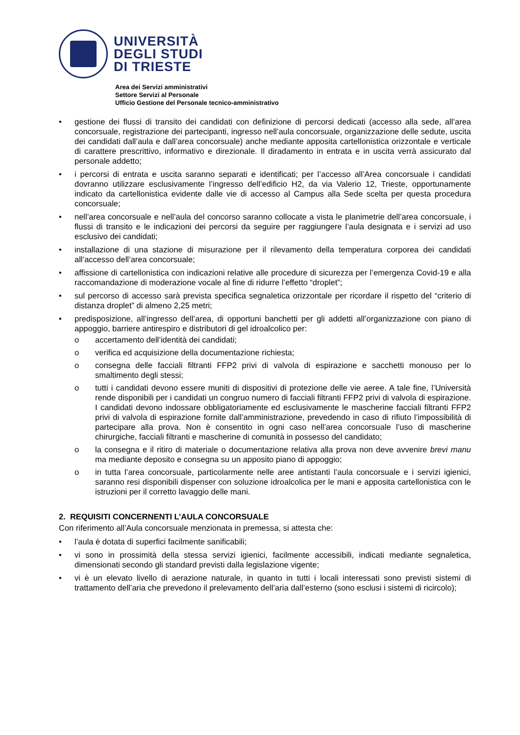UNIVERSITÀ
DEGLI STUDI
DI TRIESTE
Area dei Servizi amministrativi
Settore Servizi al Personale
Ufficio Gestione del Personale tecnico-amministrativo
• gestione dei flussi di transito dei candidati con definizione di percorsi dedicati (accesso alla sede, all’area concorsuale, registrazione dei partecipanti, ingresso nell’aula concorsuale, organizzazione delle sedute, uscita dei candidati dall’aula e dall’area concorsuale) anche mediante apposita cartellonistica orizzontale e verticale di carattere prescrittivo, informativo e direzionale. Il diradamento in entrata e in uscita verrà assicurato dal personale addetto;
• i percorsi di entrata e uscita saranno separati e identificati; per l’accesso all’Area concorsuale i candidati dovranno utilizzare esclusivamente l’ingresso dell’edificio H2, da via Valerio 12, Trieste, opportunamente indicato da cartellonistica evidente dalle vie di accesso al Campus alla Sede scelta per questa procedura concorsuale;
• nell’area concorsuale e nell’aula del concorso saranno collocate a vista le planimetrie dell’area concorsuale, i flussi di transito e le indicazioni dei percorsi da seguire per raggiungere l’aula designata e i servizi ad uso esclusivo dei candidati;
• installazione di una stazione di misurazione per il rilevamento della temperatura corporea dei candidati all’accesso dell’area concorsuale;
• affissione di cartellonistica con indicazioni relative alle procedure di sicurezza per l’emergenza Covid-19 e alla raccomandazione di moderazione vocale al fine di ridurre l’effetto “droplet”;
• sul percorso di accesso sarà prevista specifica segnaletica orizzontale per ricordare il rispetto del “criterio di distanza droplet” di almeno 2,25 metri;
• predisposizione, all’ingresso dell’area, di opportuni banchetti per gli addetti all’organizzazione con piano di appoggio, barriere antirespiro e distributori di gel idroalcolico per:
o accertamento dell’identità dei candidati;
o verifica ed acquisizione della documentazione richiesta;
o consegna delle facciali filtranti FFP2 privi di valvola di espirazione e sacchetti monouso per lo smaltimento degli stessi;
o tutti i candidati devono essere muniti di dispositivi di protezione delle vie aeree. A tale fine, l’Università rende disponibili per i candidati un congruo numero di facciali filtranti FFP2 privi di valvola di espirazione. I candidati devono indossare obbligatoriamente ed esclusivamente le mascherine facciali filtranti FFP2 privi di valvola di espirazione fornite dall’amministrazione, prevedendo in caso di rifiuto l’impossibilità di partecipare alla prova. Non è consentito in ogni caso nell’area concorsuale l’uso di mascherine chirurgiche, facciali filtranti e mascherine di comunità in possesso del candidato;
o la consegna e il ritiro di materiale o documentazione relativa alla prova non deve avvenire brevi manu ma mediante deposito e consegna su un apposito piano di appoggio;
o in tutta l’area concorsuale, particolarmente nelle aree antistanti l’aula concorsuale e i servizi igienici, saranno resi disponibili dispenser con soluzione idroalcolica per le mani e apposita cartellonistica con le istruzioni per il corretto lavaggio delle mani.
2. REQUISITI CONCERNENTI L’AULA CONCORSUALE
Con riferimento all’Aula concorsuale menzionata in premessa, si attesta che:
• l’aula è dotata di superfici facilmente sanificabili;
• vi sono in prossimità della stessa servizi igienici, facilmente accessibili, indicati mediante segnaletica, dimensionati secondo gli standard previsti dalla legislazione vigente;
• vi è un elevato livello di aerazione naturale, in quanto in tutti i locali interessati sono previsti sistemi di trattamento dell’aria che prevedono il prelevamento dell’aria dall’esterno (sono esclusi i sistemi di ricircolo);